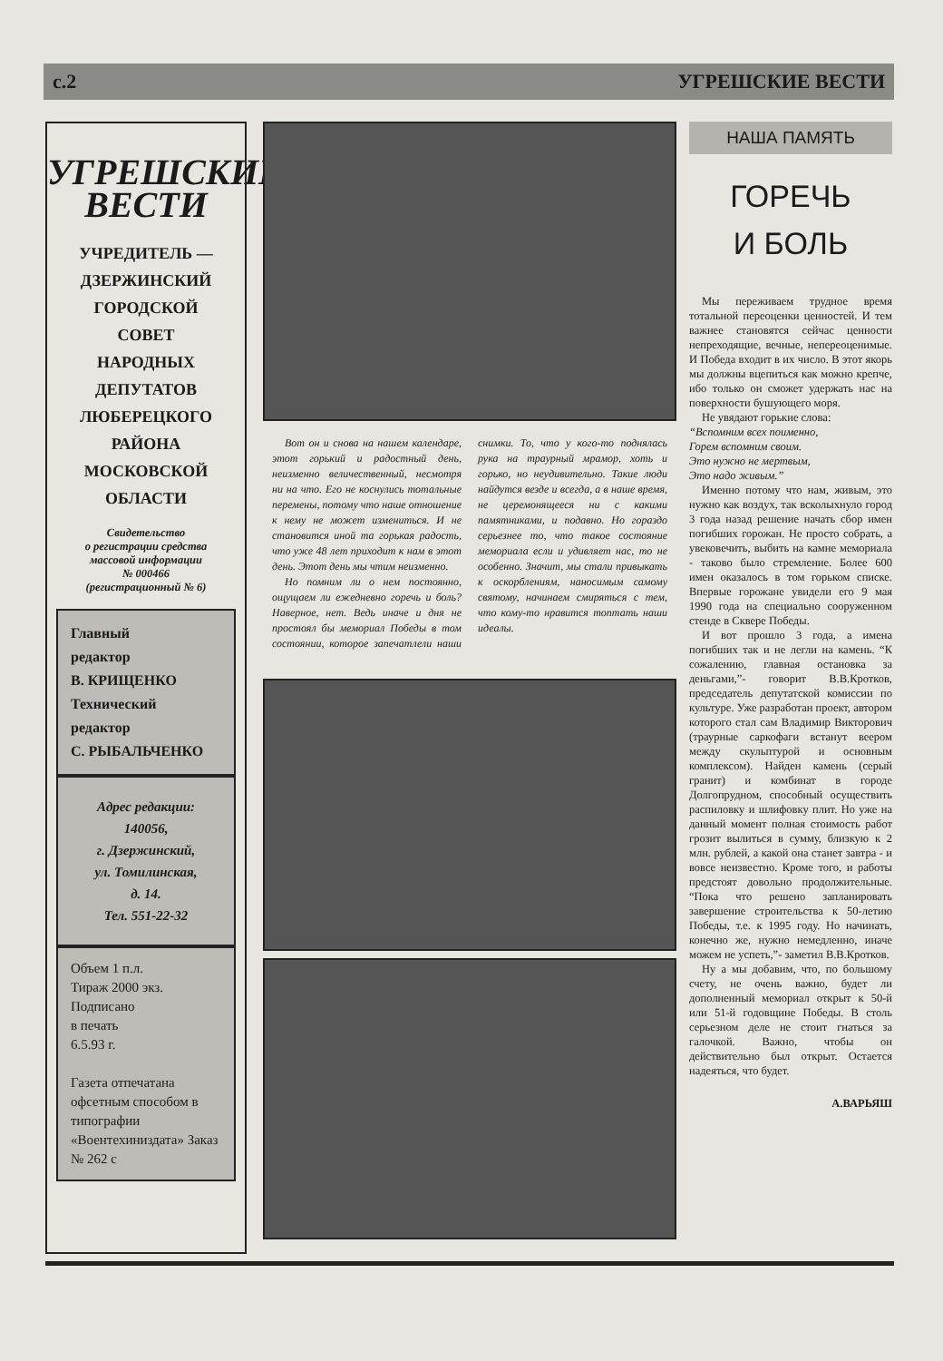с.2 УГРЕШСКИЕ ВЕСТИ
УГРЕШСКИЕ
ВЕСТИ
УЧРЕДИТЕЛЬ —
ДЗЕРЖИНСКИЙ
ГОРОДСКОЙ
СОВЕТ
НАРОДНЫХ
ДЕПУТАТОВ
ЛЮБЕРЕЦКОГО
РАЙОНА
МОСКОВСКОЙ
ОБЛАСТИ
Свидетельство
о регистрации средства
массовой информации
№ 000466
(регистрационный № 6)
Главный
редактор
В. КРИЩЕНКО
Технический
редактор
С. РЫБАЛЬЧЕНКО
Адрес редакции:
140056,
г. Дзержинский,
ул. Томилинская,
д. 14.
Тел. 551-22-32
Объем 1 п.л.
Тираж 2000 экз.
Подписано
в печать
6.5.93 г.
Газета отпечатана офсетным способом в типографии «Воентехиниздата» Заказ № 262 с
Вот он и снова на нашем календаре, этот горький и радостный день, неизменно величественный, несмотря ни на что. Его не коснулись тотальные перемены, потому что наше отношение к нему не может измениться. И не становится иной та горькая радость, что уже 48 лет приходит к нам в этот день. Этот день мы чтим неизменно.
Но помним ли о нем постоянно, ощущаем ли ежедневно горечь и боль? Наверное, нет. Ведь иначе и дня не простоял бы мемориал Победы в том состоянии, которое запечатлели наши снимки. То, что у кого-то поднялась рука на траурный мрамор, хоть и горько, но неудивительно. Такие люди найдутся везде и всегда, а в наше время, не церемонящееся ни с какими памятниками, и подавно. Но гораздо серьезнее то, что такое состояние мемориала если и удивляет нас, то не особенно. Значит, мы стали привыкать к оскорблениям, наносимым самому святому, начинаем смиряться с тем, что кому-то нравится топтать наши идеалы.
НАША ПАМЯТЬ
ГОРЕЧЬ
И БОЛЬ
Мы переживаем трудное время тотальной переоценки ценностей. И тем важнее становятся сейчас ценности непреходящие, вечные, непереоценимые. И Победа входит в их число. В этот якорь мы должны вцепиться как можно крепче, ибо только он сможет удержать нас на поверхности бушующего моря.
Не увядают горькие слова:
“Вспомним всех поименно,
Горем вспомним своим.
Это нужно не мертвым,
Это надо живым.”
Именно потому что нам, живым, это нужно как воздух, так всколыхнуло город 3 года назад решение начать сбор имен погибших горожан. Не просто собрать, а увековечить, выбить на камне мемориала - таково было стремление. Более 600 имен оказалось в том горьком списке. Впервые горожане увидели его 9 мая 1990 года на специально сооруженном стенде в Сквере Победы.
И вот прошло 3 года, а имена погибших так и не легли на камень. “К сожалению, главная остановка за деньгами,”- говорит В.В.Кротков, председатель депутатской комиссии по культуре. Уже разработан проект, автором которого стал сам Владимир Викторович (траурные саркофаги встанут веером между скульптурой и основным комплексом). Найден камень (серый гранит) и комбинат в городе Долгопрудном, способный осуществить распиловку и шлифовку плит. Но уже на данный момент полная стоимость работ грозит вылиться в сумму, близкую к 2 млн. рублей, а какой она станет завтра - и вовсе неизвестно. Кроме того, и работы предстоят довольно продолжительные. “Пока что решено запланировать завершение строительства к 50-летию Победы, т.е. к 1995 году. Но начинать, конечно же, нужно немедленно, иначе можем не успеть,”- заметил В.В.Кротков.
Ну а мы добавим, что, по большому счету, не очень важно, будет ли дополненный мемориал открыт к 50-й или 51-й годовщине Победы. В столь серьезном деле не стоит гнаться за галочкой. Важно, чтобы он действительно был открыт. Остается надеяться, что будет.
А.ВАРЬЯШ